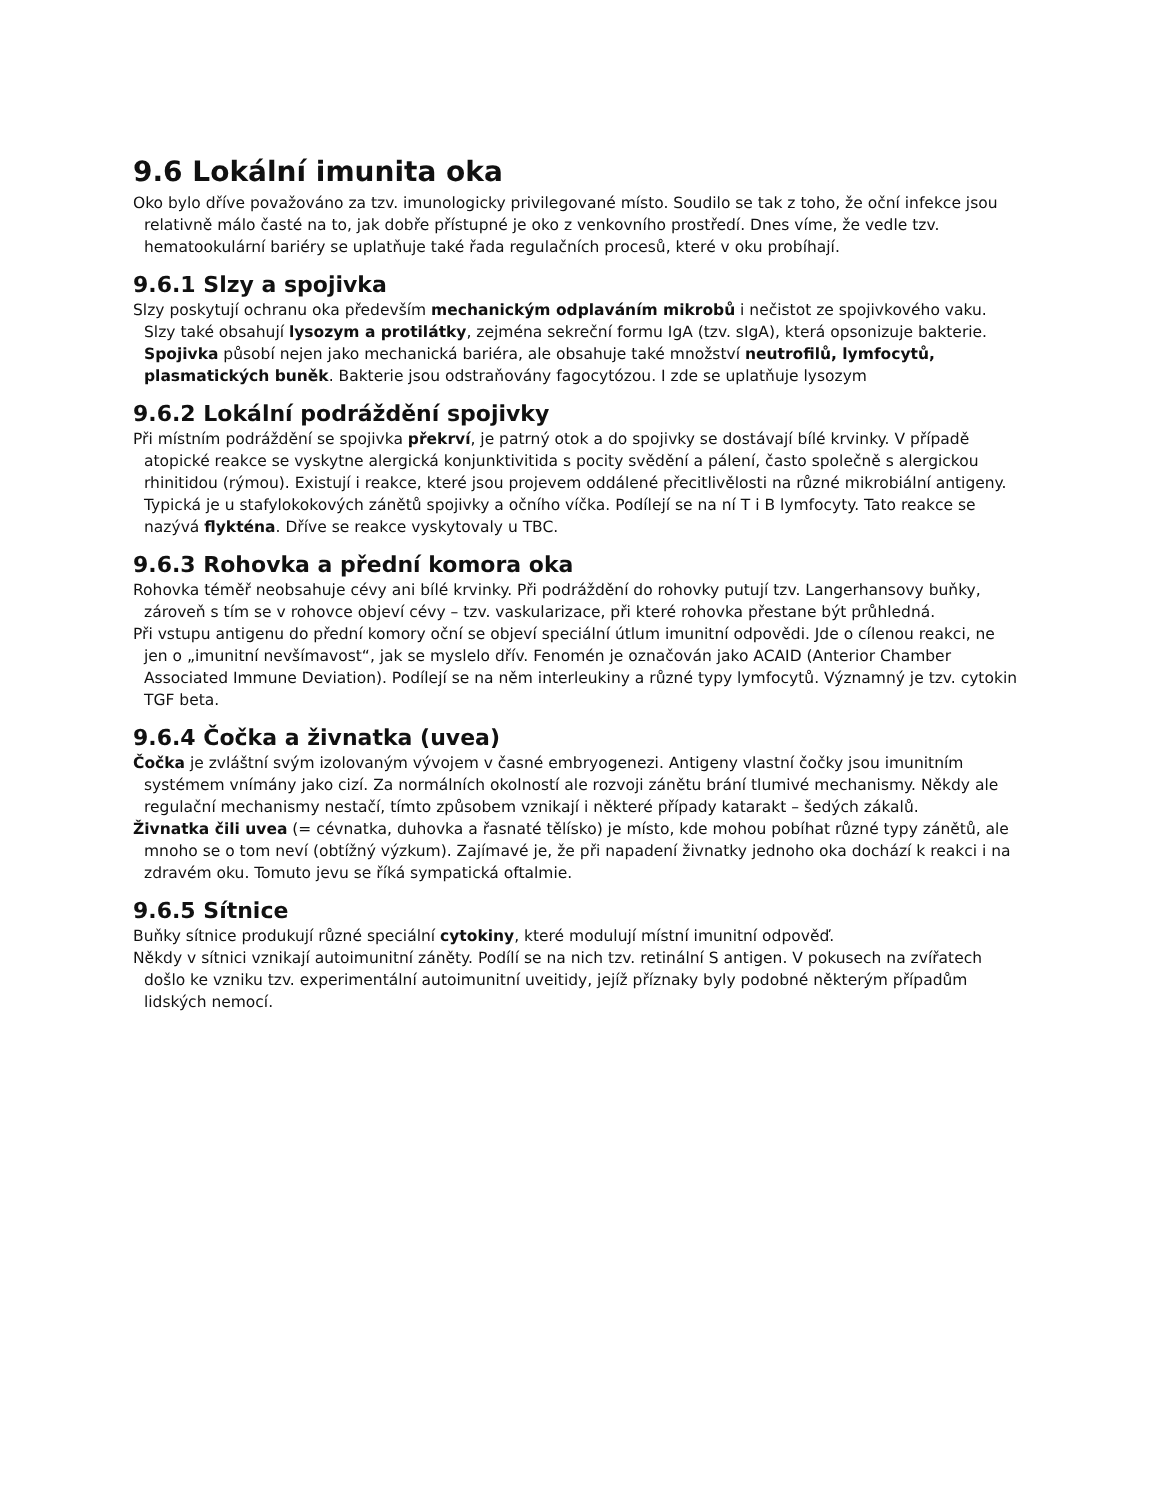9.6 Lokální imunita oka
Oko bylo dříve považováno za tzv. imunologicky privilegované místo. Soudilo se tak z toho, že oční infekce jsou relativně málo časté na to, jak dobře přístupné je oko z venkovního prostředí. Dnes víme, že vedle tzv. hematookulární bariéry se uplatňuje také řada regulačních procesů, které v oku probíhají.
9.6.1 Slzy a spojivka
Slzy poskytují ochranu oka především mechanickým odplaváním mikrobů i nečistot ze spojivkového vaku. Slzy také obsahují lysozym a protilátky, zejména sekreční formu IgA (tzv. sIgA), která opsonizuje bakterie. Spojivka působí nejen jako mechanická bariéra, ale obsahuje také množství neutrofilů, lymfocytů, plasmatických buněk. Bakterie jsou odstraňovány fagocytózou. I zde se uplatňuje lysozym
9.6.2 Lokální podráždění spojivky
Při místním podráždění se spojivka překrví, je patrný otok a do spojivky se dostávají bílé krvinky. V případě atopické reakce se vyskytne alergická konjunktivitida s pocity svědění a pálení, často společně s alergickou rhinitidou (rýmou). Existují i reakce, které jsou projevem oddálené přecitlivělosti na různé mikrobiální antigeny. Typická je u stafylokokových zánětů spojivky a očního víčka. Podílejí se na ní T i B lymfocyty. Tato reakce se nazývá flykténa. Dříve se reakce vyskytovaly u TBC.
9.6.3 Rohovka a přední komora oka
Rohovka téměř neobsahuje cévy ani bílé krvinky. Při podráždění do rohovky putují tzv. Langerhansovy buňky, zároveň s tím se v rohovce objeví cévy – tzv. vaskularizace, při které rohovka přestane být průhledná.
Při vstupu antigenu do přední komory oční se objeví speciální útlum imunitní odpovědi. Jde o cílenou reakci, ne jen o „imunitní nevšímavost“, jak se myslelo dřív. Fenomén je označován jako ACAID (Anterior Chamber Associated Immune Deviation). Podílejí se na něm interleukiny a různé typy lymfocytů. Významný je tzv. cytokin TGF beta.
9.6.4 Čočka a živnatka (uvea)
Čočka je zvláštní svým izolovaným vývojem v časné embryogenezi. Antigeny vlastní čočky jsou imunitním systémem vnímány jako cizí. Za normálních okolností ale rozvoji zánětu brání tlumivé mechanismy. Někdy ale regulační mechanismy nestačí, tímto způsobem vznikají i některé případy katarakt – šedých zákalů.
Živnatka čili uvea (= cévnatka, duhovka a řasnaté tělísko) je místo, kde mohou pobíhat různé typy zánětů, ale mnoho se o tom neví (obtížný výzkum). Zajímavé je, že při napadení živnatky jednoho oka dochází k reakci i na zdravém oku. Tomuto jevu se říká sympatická oftalmie.
9.6.5 Sítnice
Buňky sítnice produkují různé speciální cytokiny, které modulují místní imunitní odpověď.
Někdy v sítnici vznikají autoimunitní záněty. Podílí se na nich tzv. retinální S antigen. V pokusech na zvířatech došlo ke vzniku tzv. experimentální autoimunitní uveitidy, jejíž příznaky byly podobné některým případům lidských nemocí.